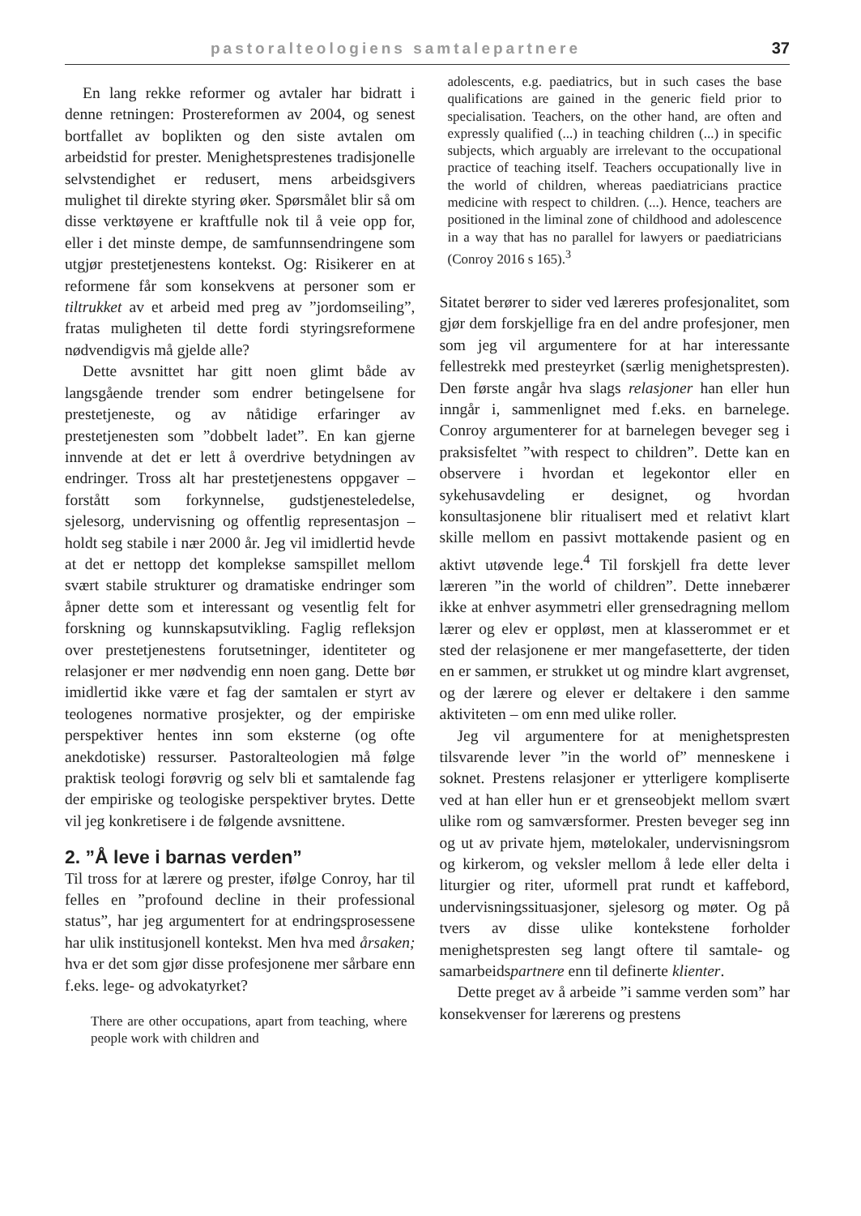pastoralteologiens samtalepartnere 37
En lang rekke reformer og avtaler har bidratt i denne retningen: Prostereformen av 2004, og senest bortfallet av boplikten og den siste avtalen om arbeidstid for prester. Menighetsprestenes tradisjonelle selvstendighet er redusert, mens arbeidsgivers mulighet til direkte styring øker. Spørsmålet blir så om disse verktøyene er kraftfulle nok til å veie opp for, eller i det minste dempe, de samfunnsendringene som utgjør prestetjenestens kontekst. Og: Risikerer en at reformene får som konsekvens at personer som er tiltrukket av et arbeid med preg av ”jordomseiling”, fratas muligheten til dette fordi styringsreformene nødvendigvis må gjelde alle?
Dette avsnittet har gitt noen glimt både av langsgående trender som endrer betingelsene for prestetjeneste, og av nåtidige erfaringer av prestetjenesten som ”dobbelt ladet”. En kan gjerne innvende at det er lett å overdrive betydningen av endringer. Tross alt har prestetjenestens oppgaver – forstått som forkynnelse, gudstjenesteledelse, sjelesorg, undervisning og offentlig representasjon – holdt seg stabile i nær 2000 år. Jeg vil imidlertid hevde at det er nettopp det komplekse samspillet mellom svært stabile strukturer og dramatiske endringer som åpner dette som et interessant og vesentlig felt for forskning og kunnskapsutvikling. Faglig refleksjon over prestetjenestens forutsetninger, identiteter og relasjoner er mer nødvendig enn noen gang. Dette bør imidlertid ikke være et fag der samtalen er styrt av teologenes normative prosjekter, og der empiriske perspektiver hentes inn som eksterne (og ofte anekdotiske) ressurser. Pastoralteologien må følge praktisk teologi forøvrig og selv bli et samtalende fag der empiriske og teologiske perspektiver brytes. Dette vil jeg konkretisere i de følgende avsnittene.
2. ”Å leve i barnas verden”
Til tross for at lærere og prester, ifølge Conroy, har til felles en ”profound decline in their professional status”, har jeg argumentert for at endringsprosessene har ulik institusjonell kontekst. Men hva med årsaken; hva er det som gjør disse profesjonene mer sårbare enn f.eks. lege- og advokatyrket?
There are other occupations, apart from teaching, where people work with children and
adolescents, e.g. paediatrics, but in such cases the base qualifications are gained in the generic field prior to specialisation. Teachers, on the other hand, are often and expressly qualified (...) in teaching children (...) in specific subjects, which arguably are irrelevant to the occupational practice of teaching itself. Teachers occupationally live in the world of children, whereas paediatricians practice medicine with respect to children. (...). Hence, teachers are positioned in the liminal zone of childhood and adolescence in a way that has no parallel for lawyers or paediatricians (Conroy 2016 s 165).<sup>3</sup>
Sitatet berører to sider ved læreres profesjonalitet, som gjør dem forskjellige fra en del andre profesjoner, men som jeg vil argumentere for at har interessante fellestrekk med presteyrket (særlig menighetspresten). Den første angår hva slags relasjoner han eller hun inngår i, sammenlignet med f.eks. en barnelege. Conroy argumenterer for at barnelegen beveger seg i praksisfeltet ”with respect to children”. Dette kan en observere i hvordan et legekontor eller en sykehusavdeling er designet, og hvordan konsultasjonene blir ritualisert med et relativt klart skille mellom en passivt mottakende pasient og en aktivt utøvende lege.<sup>4</sup> Til forskjell fra dette lever læreren ”in the world of children”. Dette innebærer ikke at enhver asymmetri eller grensedragning mellom lærer og elev er oppløst, men at klasserommet er et sted der relasjonene er mer mangefasetterte, der tiden en er sammen, er strukket ut og mindre klart avgrenset, og der lærere og elever er deltakere i den samme aktiviteten – om enn med ulike roller.
Jeg vil argumentere for at menighetspresten tilsvarende lever ”in the world of” menneskene i soknet. Prestens relasjoner er ytterligere kompliserte ved at han eller hun er et grenseobjekt mellom svært ulike rom og samværsformer. Presten beveger seg inn og ut av private hjem, møtelokaler, undervisningsrom og kirkerom, og veksler mellom å lede eller delta i liturgier og riter, uformell prat rundt et kaffebord, undervisningssituasjoner, sjelesorg og møter. Og på tvers av disse ulike kontekstene forholder menighetspresten seg langt oftere til samtale- og samarbeidspartnere enn til definerte klienter.
Dette preget av å arbeide ”i samme verden som” har konsekvenser for lærerens og prestens